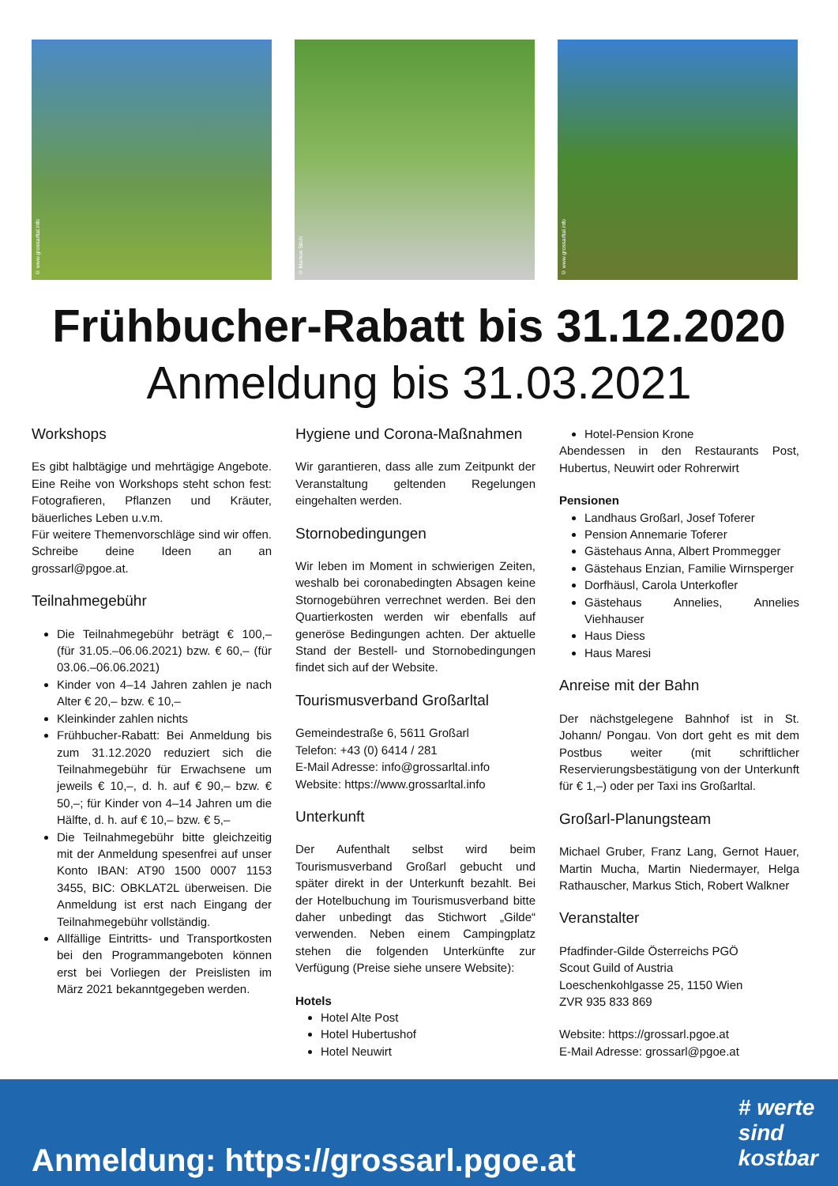© www.grossarltal.info
© Markus Stich
© www.grossarltal.info
Frühbucher-Rabatt bis 31.12.2020
Anmeldung bis 31.03.2021
Workshops
Es gibt halbtägige und mehrtägige Angebote. Eine Reihe von Workshops steht schon fest: Fotografieren, Pflanzen und Kräuter, bäuerliches Leben u.v.m.
Für weitere Themenvorschläge sind wir offen. Schreibe deine Ideen an an grossarl@pgoe.at.
Teilnahmegebühr
Die Teilnahmegebühr beträgt € 100,– (für 31.05.–06.06.2021) bzw. € 60,– (für 03.06.–06.06.2021)
Kinder von 4–14 Jahren zahlen je nach Alter € 20,– bzw. € 10,–
Kleinkinder zahlen nichts
Frühbucher-Rabatt: Bei Anmeldung bis zum 31.12.2020 reduziert sich die Teilnahmegebühr für Erwachsene um jeweils € 10,–, d. h. auf € 90,– bzw. € 50,–; für Kinder von 4–14 Jahren um die Hälfte, d. h. auf € 10,– bzw. € 5,–
Die Teilnahmegebühr bitte gleichzeitig mit der Anmeldung spesenfrei auf unser Konto IBAN: AT90 1500 0007 1153 3455, BIC: OBKLAT2L überweisen. Die Anmeldung ist erst nach Eingang der Teilnahmegebühr vollständig.
Allfällige Eintritts- und Transportkosten bei den Programmangeboten können erst bei Vorliegen der Preislisten im März 2021 bekanntgegeben werden.
Hygiene und Corona-Maßnahmen
Wir garantieren, dass alle zum Zeitpunkt der Veranstaltung geltenden Regelungen eingehalten werden.
Stornobedingungen
Wir leben im Moment in schwierigen Zeiten, weshalb bei coronabedingten Absagen keine Stornogebühren verrechnet werden. Bei den Quartierkosten werden wir ebenfalls auf generöse Bedingungen achten. Der aktuelle Stand der Bestell- und Stornobedingungen findet sich auf der Website.
Tourismusverband Großarltal
Gemeindestraße 6, 5611 Großarl
Telefon: +43 (0) 6414 / 281
E-Mail Adresse: info@grossarltal.info
Website: https://www.grossarltal.info
Unterkunft
Der Aufenthalt selbst wird beim Tourismusverband Großarl gebucht und später direkt in der Unterkunft bezahlt. Bei der Hotelbuchung im Tourismusverband bitte daher unbedingt das Stichwort „Gilde“ verwenden. Neben einem Campingplatz stehen die folgenden Unterkünfte zur Verfügung (Preise siehe unsere Website):
Hotels
Hotel Alte Post
Hotel Hubertushof
Hotel Neuwirt
Hotel-Pension Krone
Abendessen in den Restaurants Post, Hubertus, Neuwirt oder Rohrerwirt
Pensionen
Landhaus Großarl, Josef Toferer
Pension Annemarie Toferer
Gästehaus Anna, Albert Prommegger
Gästehaus Enzian, Familie Wirnsperger
Dorfhäusl, Carola Unterkofler
Gästehaus Annelies, Annelies Viehhauser
Haus Diess
Haus Maresi
Anreise mit der Bahn
Der nächstgelegene Bahnhof ist in St. Johann/ Pongau. Von dort geht es mit dem Postbus weiter (mit schriftlicher Reservierungsbestätigung von der Unterkunft für € 1,–) oder per Taxi ins Großarltal.
Großarl-Planungsteam
Michael Gruber, Franz Lang, Gernot Hauer, Martin Mucha, Martin Niedermayer, Helga Rathauscher, Markus Stich, Robert Walkner
Veranstalter
Pfadfinder-Gilde Österreichs PGÖ
Scout Guild of Austria
Loeschenkohlgasse 25, 1150 Wien
ZVR 935 833 869
Website: https://grossarl.pgoe.at
E-Mail Adresse: grossarl@pgoe.at
Anmeldung: https://grossarl.pgoe.at
# werte
sind
kostbar